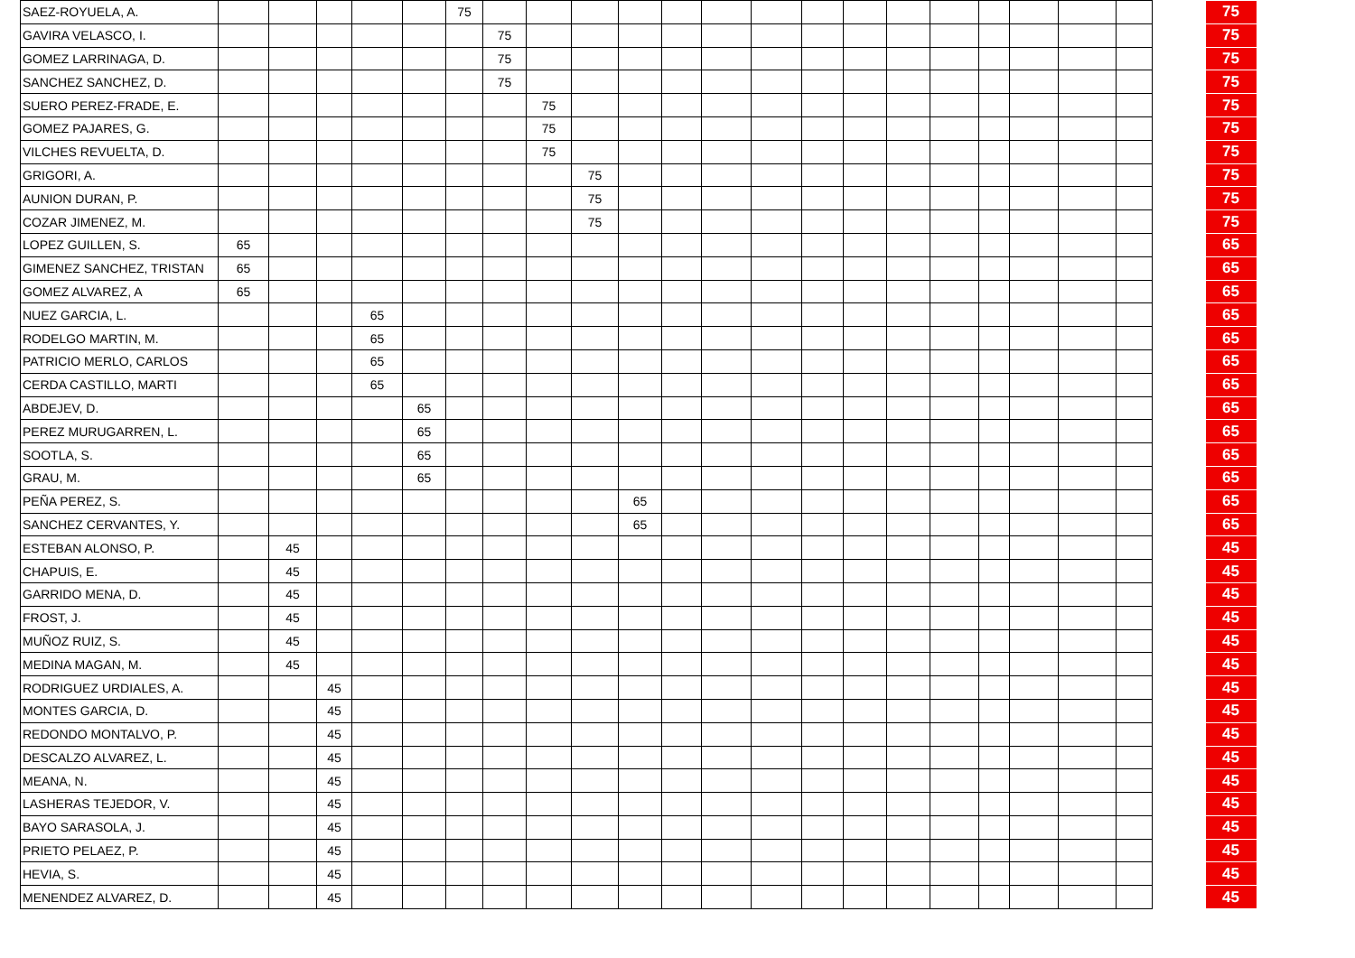| SAEZ-ROYUELA, A. | | | | | | 75 | | | | | | | | | | | | | | | | | 75 |
| GAVIRA VELASCO, I. | | | | | | | 75 | | | | | | | | | | | | | | | | 75 |
| GOMEZ LARRINAGA, D. | | | | | | | 75 | | | | | | | | | | | | | | | | 75 |
| SANCHEZ SANCHEZ, D. | | | | | | | 75 | | | | | | | | | | | | | | | | 75 |
| SUERO PEREZ-FRADE, E. | | | | | | | | 75 | | | | | | | | | | | | | | | 75 |
| GOMEZ PAJARES, G. | | | | | | | | 75 | | | | | | | | | | | | | | | 75 |
| VILCHES REVUELTA, D. | | | | | | | | 75 | | | | | | | | | | | | | | | 75 |
| GRIGORI, A. | | | | | | | | | 75 | | | | | | | | | | | | | | 75 |
| AUNION DURAN, P. | | | | | | | | | 75 | | | | | | | | | | | | | | 75 |
| COZAR JIMENEZ, M. | | | | | | | | | 75 | | | | | | | | | | | | | | 75 |
| LOPEZ GUILLEN, S. | 65 | | | | | | | | | | | | | | | | | | | | | | 65 |
| GIMENEZ SANCHEZ, TRISTAN | 65 | | | | | | | | | | | | | | | | | | | | | | 65 |
| GOMEZ ALVAREZ, A | 65 | | | | | | | | | | | | | | | | | | | | | | 65 |
| NUEZ GARCIA, L. | | | | 65 | | | | | | | | | | | | | | | | | | | 65 |
| RODELGO MARTIN, M. | | | | 65 | | | | | | | | | | | | | | | | | | | 65 |
| PATRICIO MERLO, CARLOS | | | | 65 | | | | | | | | | | | | | | | | | | | 65 |
| CERDA CASTILLO, MARTI | | | | 65 | | | | | | | | | | | | | | | | | | | 65 |
| ABDEJEV, D. | | | | | 65 | | | | | | | | | | | | | | | | | | 65 |
| PEREZ MURUGARREN, L. | | | | | 65 | | | | | | | | | | | | | | | | | | 65 |
| SOOTLA, S. | | | | | 65 | | | | | | | | | | | | | | | | | | 65 |
| GRAU, M. | | | | | 65 | | | | | | | | | | | | | | | | | | 65 |
| PEÑA PEREZ, S. | | | | | | | | | | 65 | | | | | | | | | | | | | 65 |
| SANCHEZ CERVANTES, Y. | | | | | | | | | | 65 | | | | | | | | | | | | | 65 |
| ESTEBAN ALONSO, P. | | 45 | | | | | | | | | | | | | | | | | | | | | 45 |
| CHAPUIS, E. | | 45 | | | | | | | | | | | | | | | | | | | | | 45 |
| GARRIDO MENA, D. | | 45 | | | | | | | | | | | | | | | | | | | | | 45 |
| FROST, J. | | 45 | | | | | | | | | | | | | | | | | | | | | 45 |
| MUÑOZ RUIZ, S. | | 45 | | | | | | | | | | | | | | | | | | | | | 45 |
| MEDINA MAGAN, M. | | 45 | | | | | | | | | | | | | | | | | | | | | 45 |
| RODRIGUEZ URDIALES, A. | | | 45 | | | | | | | | | | | | | | | | | | | | 45 |
| MONTES GARCIA, D. | | | 45 | | | | | | | | | | | | | | | | | | | | 45 |
| REDONDO MONTALVO, P. | | | 45 | | | | | | | | | | | | | | | | | | | | 45 |
| DESCALZO ALVAREZ, L. | | | 45 | | | | | | | | | | | | | | | | | | | | 45 |
| MEANA, N. | | | 45 | | | | | | | | | | | | | | | | | | | | 45 |
| LASHERAS TEJEDOR, V. | | | 45 | | | | | | | | | | | | | | | | | | | | 45 |
| BAYO SARASOLA, J. | | | 45 | | | | | | | | | | | | | | | | | | | | 45 |
| PRIETO PELAEZ, P. | | | 45 | | | | | | | | | | | | | | | | | | | | 45 |
| HEVIA, S. | | | 45 | | | | | | | | | | | | | | | | | | | | 45 |
| MENENDEZ ALVAREZ, D. | | | 45 | | | | | | | | | | | | | | | | | | | | 45 |